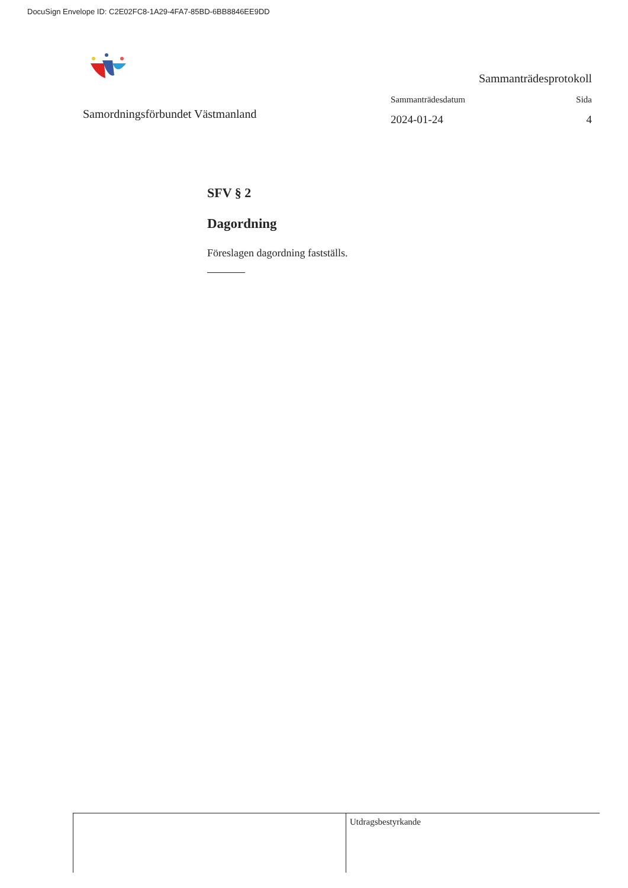DocuSign Envelope ID: C2E02FC8-1A29-4FA7-85BD-6BB8846EE9DD
Samordningsförbundet Västmanland
Sammanträdesprotokoll
Sammanträdesdatum Sida
2024-01-24 4
SFV § 2
Dagordning
Föreslagen dagordning fastställs.
Utdragsbestyrkande